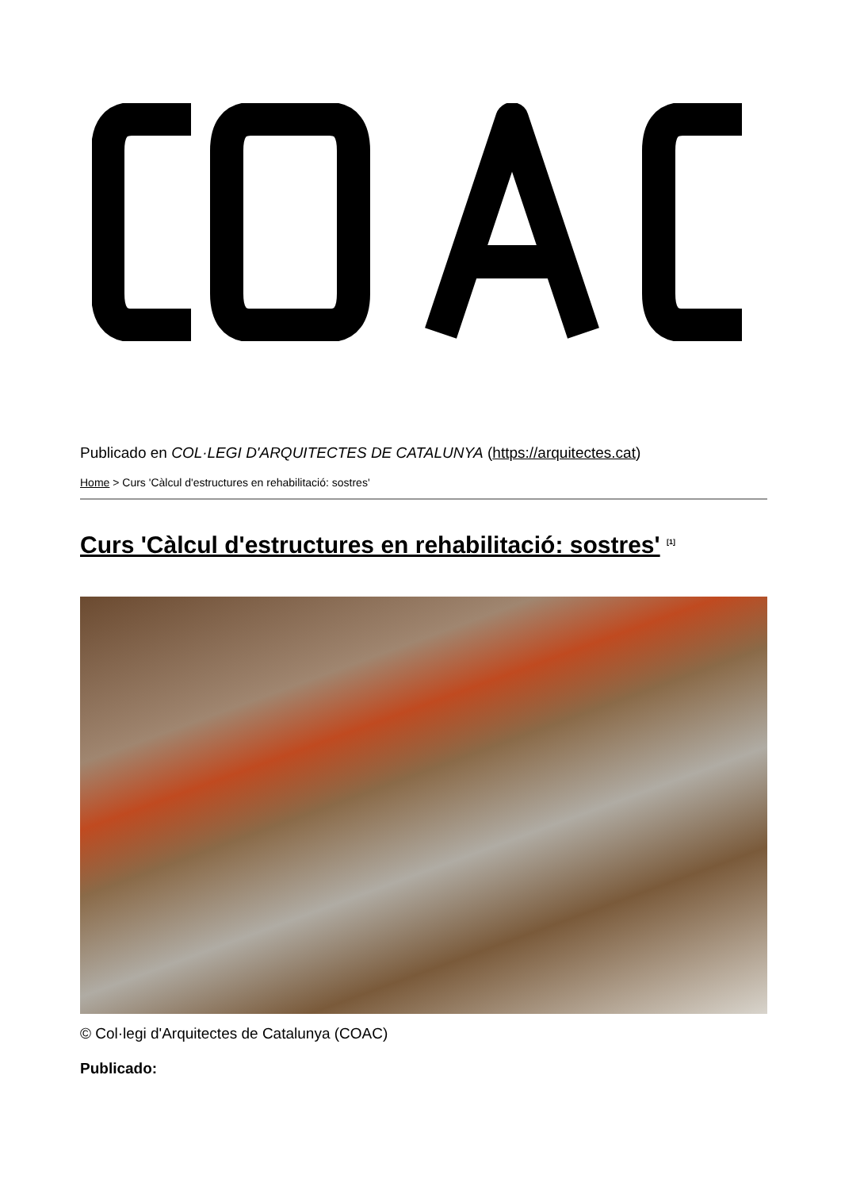Publicado en COL·LEGI D'ARQUITECTES DE CATALUNYA (https://arquitectes.cat)
Home > Curs 'Càlcul d'estructures en rehabilitació: sostres'
Curs 'Càlcul d'estructures en rehabilitació: sostres' <sup>[1]</sup>
© Col·legi d'Arquitectes de Catalunya (COAC)
Publicado: